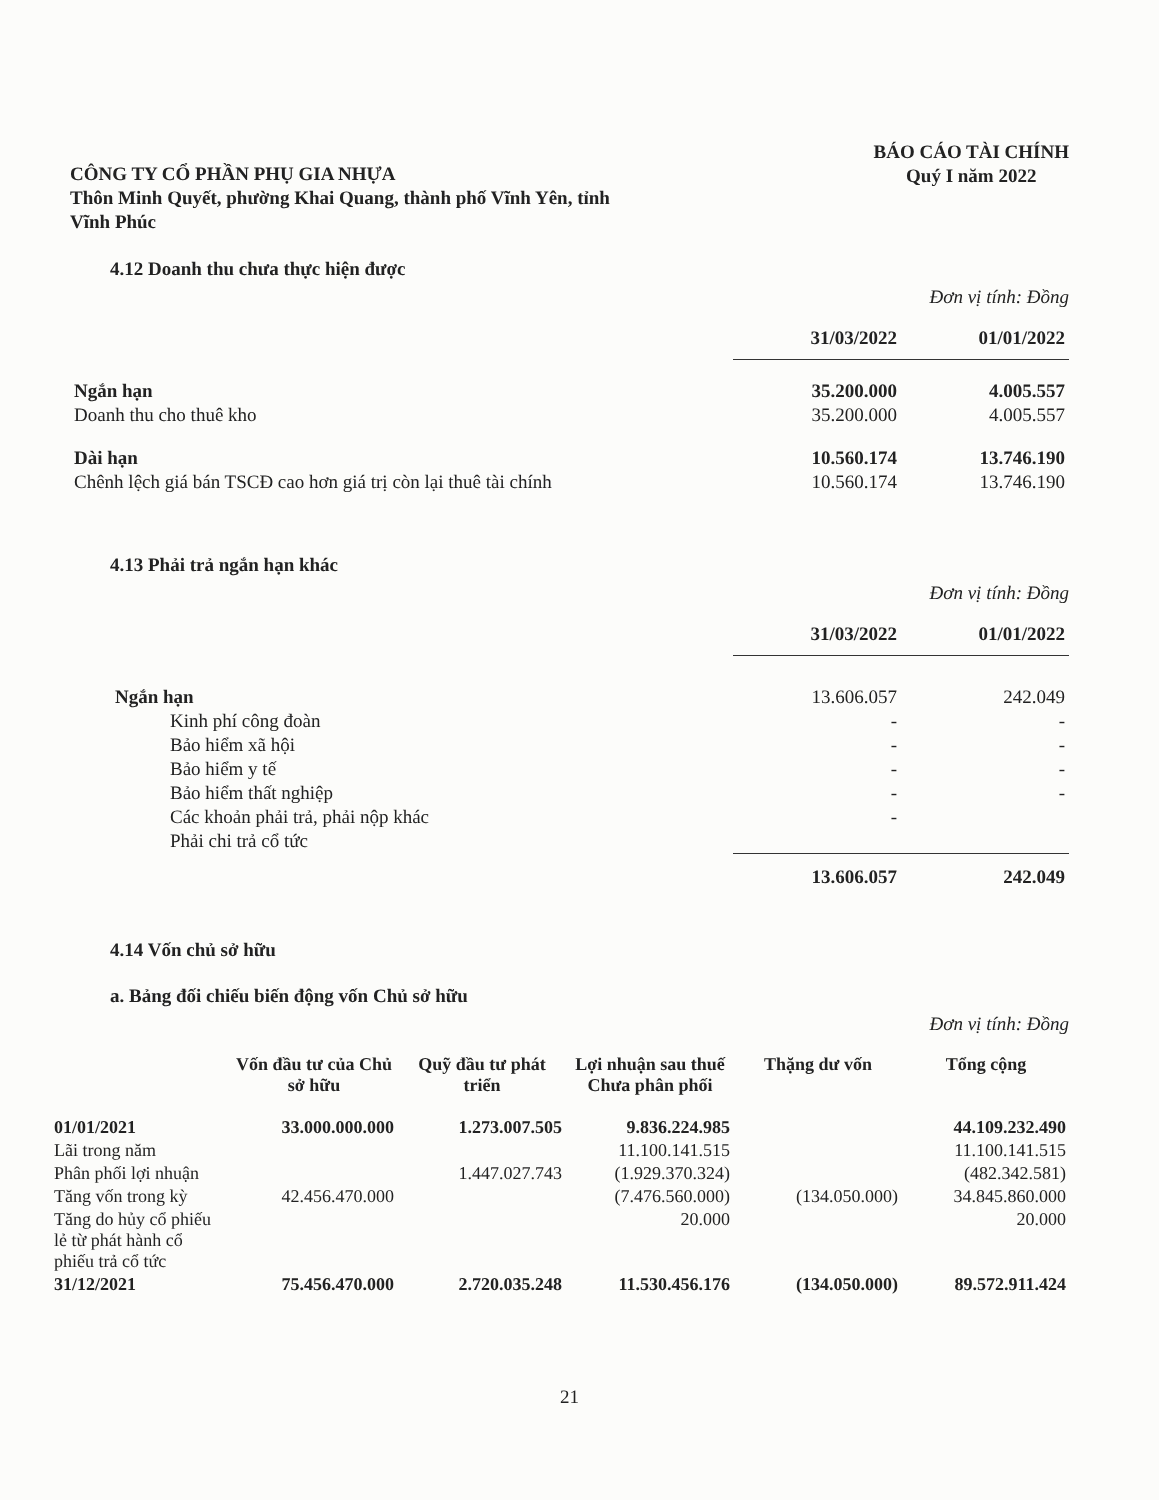CÔNG TY CỔ PHẦN PHỤ GIA NHỰA
Thôn Minh Quyết, phường Khai Quang, thành phố Vĩnh Yên, tỉnh
Vĩnh Phúc
BÁO CÁO TÀI CHÍNH
Quý I năm 2022
4.12 Doanh thu chưa thực hiện được
Đơn vị tính: Đồng
| | 31/03/2022 | 01/01/2022 |
| --- | --- | --- |
| Ngắn hạn | 35.200.000 | 4.005.557 |
| Doanh thu cho thuê kho | 35.200.000 | 4.005.557 |
| Dài hạn | 10.560.174 | 13.746.190 |
| Chênh lệch giá bán TSCĐ cao hơn giá trị còn lại thuê tài chính | 10.560.174 | 13.746.190 |
4.13 Phải trả ngắn hạn khác
Đơn vị tính: Đồng
| | 31/03/2022 | 01/01/2022 |
| --- | --- | --- |
| Ngắn hạn | 13.606.057 | 242.049 |
| Kinh phí công đoàn | - | - |
| Bảo hiểm xã hội | - | - |
| Bảo hiểm y tế | - | - |
| Bảo hiểm thất nghiệp | - | - |
| Các khoản phải trả, phải nộp khác | - | |
| Phải chi trả cổ tức | | |
| | 13.606.057 | 242.049 |
4.14 Vốn chủ sở hữu
a. Bảng đối chiếu biến động vốn Chủ sở hữu
Đơn vị tính: Đồng
| | Vốn đầu tư của Chủ sở hữu | Quỹ đầu tư phát triển | Lợi nhuận sau thuế Chưa phân phối | Thặng dư vốn | Tổng cộng |
| --- | --- | --- | --- | --- | --- |
| 01/01/2021 | 33.000.000.000 | 1.273.007.505 | 9.836.224.985 | | 44.109.232.490 |
| Lãi trong năm | | | 11.100.141.515 | | 11.100.141.515 |
| Phân phối lợi nhuận | | 1.447.027.743 | (1.929.370.324) | | (482.342.581) |
| Tăng vốn trong kỳ | 42.456.470.000 | | (7.476.560.000) | (134.050.000) | 34.845.860.000 |
| Tăng do hủy cổ phiếu lẻ từ phát hành cổ phiếu trả cổ tức | | | 20.000 | | 20.000 |
| 31/12/2021 | 75.456.470.000 | 2.720.035.248 | 11.530.456.176 | (134.050.000) | 89.572.911.424 |
21